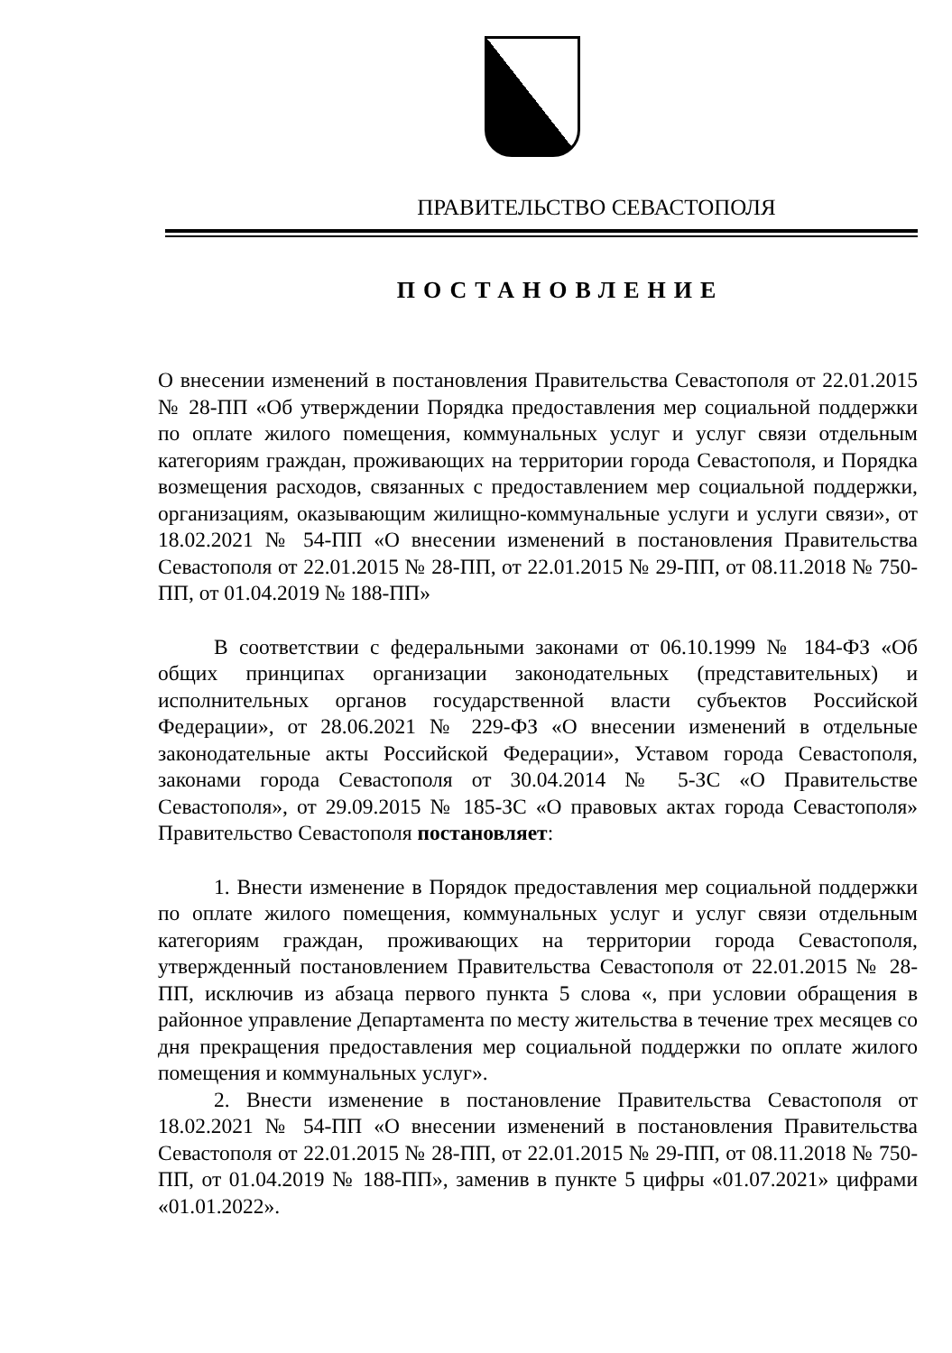ПРАВИТЕЛЬСТВО СЕВАСТОПОЛЯ
ПОСТАНОВЛЕНИЕ
О внесении изменений в постановления Правительства Севастополя от 22.01.2015 № 28-ПП «Об утверждении Порядка предоставления мер социальной поддержки по оплате жилого помещения, коммунальных услуг и услуг связи отдельным категориям граждан, проживающих на территории города Севастополя, и Порядка возмещения расходов, связанных с предоставлением мер социальной поддержки, организациям, оказывающим жилищно-коммунальные услуги и услуги связи», от 18.02.2021 № 54-ПП «О внесении изменений в постановления Правительства Севастополя от 22.01.2015 № 28-ПП, от 22.01.2015 № 29-ПП, от 08.11.2018 № 750-ПП, от 01.04.2019 № 188-ПП»
В соответствии с федеральными законами от 06.10.1999 № 184-ФЗ «Об общих принципах организации законодательных (представительных) и исполнительных органов государственной власти субъектов Российской Федерации», от 28.06.2021 № 229-ФЗ «О внесении изменений в отдельные законодательные акты Российской Федерации», Уставом города Севастополя, законами города Севастополя от 30.04.2014 № 5-ЗС «О Правительстве Севастополя», от 29.09.2015 № 185-ЗС «О правовых актах города Севастополя» Правительство Севастополя постановляет:
1. Внести изменение в Порядок предоставления мер социальной поддержки по оплате жилого помещения, коммунальных услуг и услуг связи отдельным категориям граждан, проживающих на территории города Севастополя, утвержденный постановлением Правительства Севастополя от 22.01.2015 № 28-ПП, исключив из абзаца первого пункта 5 слова «, при условии обращения в районное управление Департамента по месту жительства в течение трех месяцев со дня прекращения предоставления мер социальной поддержки по оплате жилого помещения и коммунальных услуг».
2. Внести изменение в постановление Правительства Севастополя от 18.02.2021 № 54-ПП «О внесении изменений в постановления Правительства Севастополя от 22.01.2015 № 28-ПП, от 22.01.2015 № 29-ПП, от 08.11.2018 № 750-ПП, от 01.04.2019 № 188-ПП», заменив в пункте 5 цифры «01.07.2021» цифрами «01.01.2022».